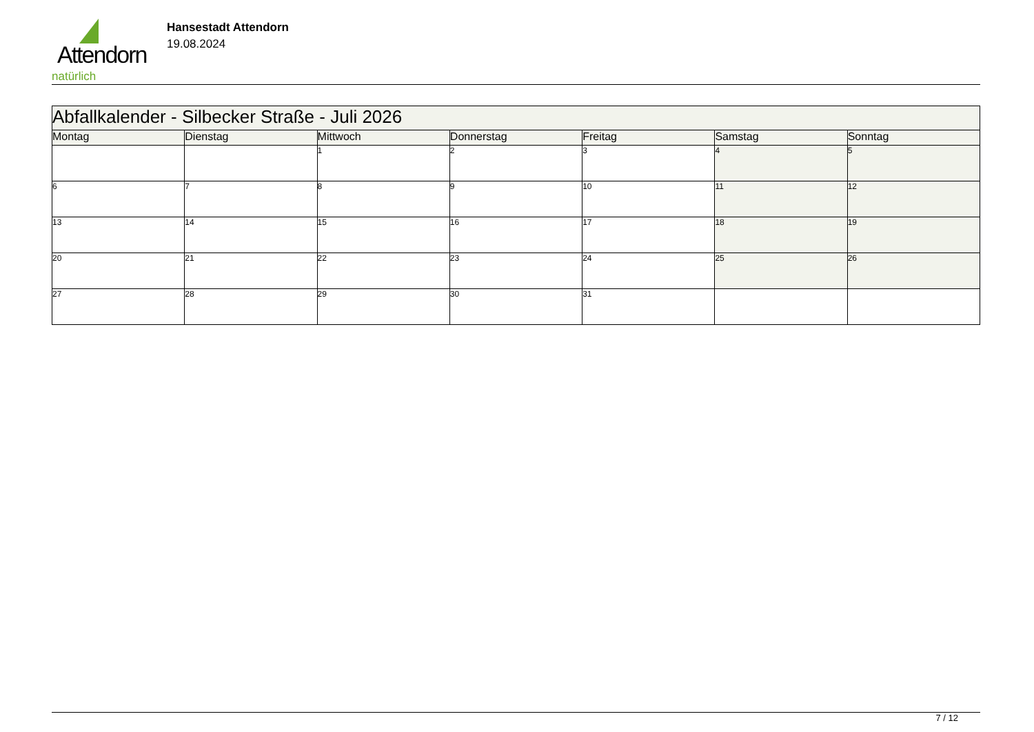Attendorn
natürlich
Hansestadt Attendorn
19.08.2024
| Abfallkalender - Silbecker Straße - Juli 2026 | | | | | | |
| Montag | Dienstag | Mittwoch | Donnerstag | Freitag | Samstag | Sonntag |
| | | 1 | 2 | 3 | 4 | 5 |
| 6 | 7 | 8 | 9 | 10 | 11 | 12 |
| 13 | 14 | 15 | 16 | 17 | 18 | 19 |
| 20 | 21 | 22 | 23 | 24 | 25 | 26 |
| 27 | 28 | 29 | 30 | 31 | | |
7 / 12